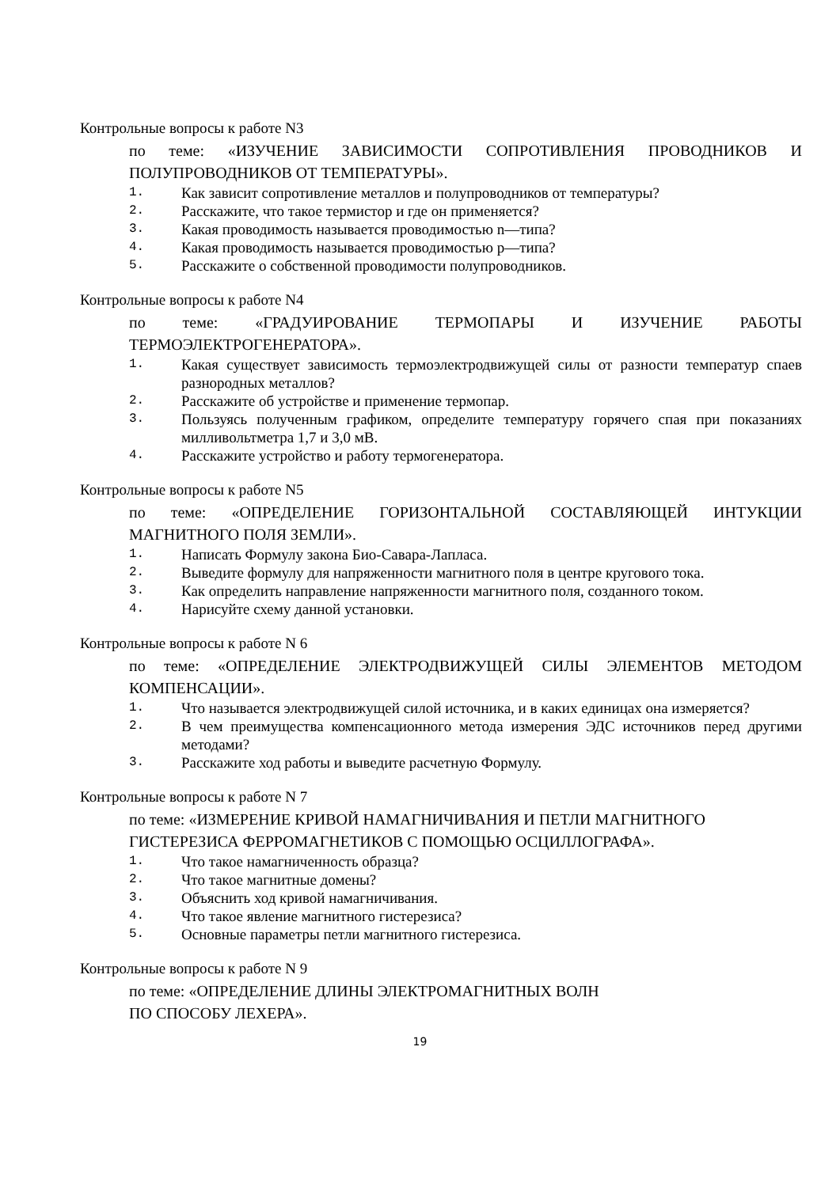Контрольные вопросы к работе N3
по теме: «ИЗУЧЕНИЕ ЗАВИСИМОСТИ СОПРОТИВЛЕНИЯ ПРОВОДНИКОВ И ПОЛУПРОВОДНИКОВ ОТ ТЕМПЕРАТУРЫ».
1. Как зависит сопротивление металлов и полупроводников от температуры?
2. Расскажите, что такое термистор и где он применяется?
3. Какая проводимость называется проводимостью n—типа?
4. Какая проводимость называется проводимостью р—типа?
5. Расскажите о собственной проводимости полупроводников.
Контрольные вопросы к работе N4
по теме: «ГРАДУИРОВАНИЕ ТЕРМОПАРЫ И ИЗУЧЕНИЕ РАБОТЫ ТЕРМОЭЛЕКТРОГЕНЕРАТОРА».
1. Какая существует зависимость термоэлектродвижущей силы от разности температур спаев разнородных металлов?
2. Расскажите об устройстве и применение термопар.
3. Пользуясь полученным графиком, определите температуру горячего спая при показаниях милливольтметра 1,7 и 3,0 мВ.
4. Расскажите устройство и работу термогенератора.
Контрольные вопросы к работе N5
по теме: «ОПРЕДЕЛЕНИЕ ГОРИЗОНТАЛЬНОЙ СОСТАВЛЯЮЩЕЙ ИНТУКЦИИ МАГНИТНОГО ПОЛЯ ЗЕМЛИ».
1. Написать Формулу закона Био-Савара-Лапласа.
2. Выведите формулу для напряженности магнитного поля в центре кругового тока.
3. Как определить направление напряженности магнитного поля, созданного током.
4. Нарисуйте схему данной установки.
Контрольные вопросы к работе N 6
по теме: «ОПРЕДЕЛЕНИЕ ЭЛЕКТРОДВИЖУЩЕЙ СИЛЫ ЭЛЕМЕНТОВ МЕТОДОМ КОМПЕНСАЦИИ».
1. Что называется электродвижущей силой источника, и в каких единицах она измеряется?
2. В чем преимущества компенсационного метода измерения ЭДС источников перед другими методами?
3. Расскажите ход работы и выведите расчетную Формулу.
Контрольные вопросы к работе N 7
по теме: «ИЗМЕРЕНИЕ КРИВОЙ НАМАГНИЧИВАНИЯ И ПЕТЛИ МАГНИТНОГО
ГИСТЕРЕЗИСА ФЕРРОМАГНЕТИКОВ С ПОМОЩЬЮ ОСЦИЛЛОГРАФА».
1. Что такое намагниченность образца?
2. Что такое магнитные домены?
3. Объяснить ход кривой намагничивания.
4. Что такое явление магнитного гистерезиса?
5. Основные параметры петли магнитного гистерезиса.
Контрольные вопросы к работе N 9
по теме: «ОПРЕДЕЛЕНИЕ ДЛИНЫ ЭЛЕКТРОМАГНИТНЫХ ВОЛН
ПО СПОСОБУ ЛЕХЕРА».
19